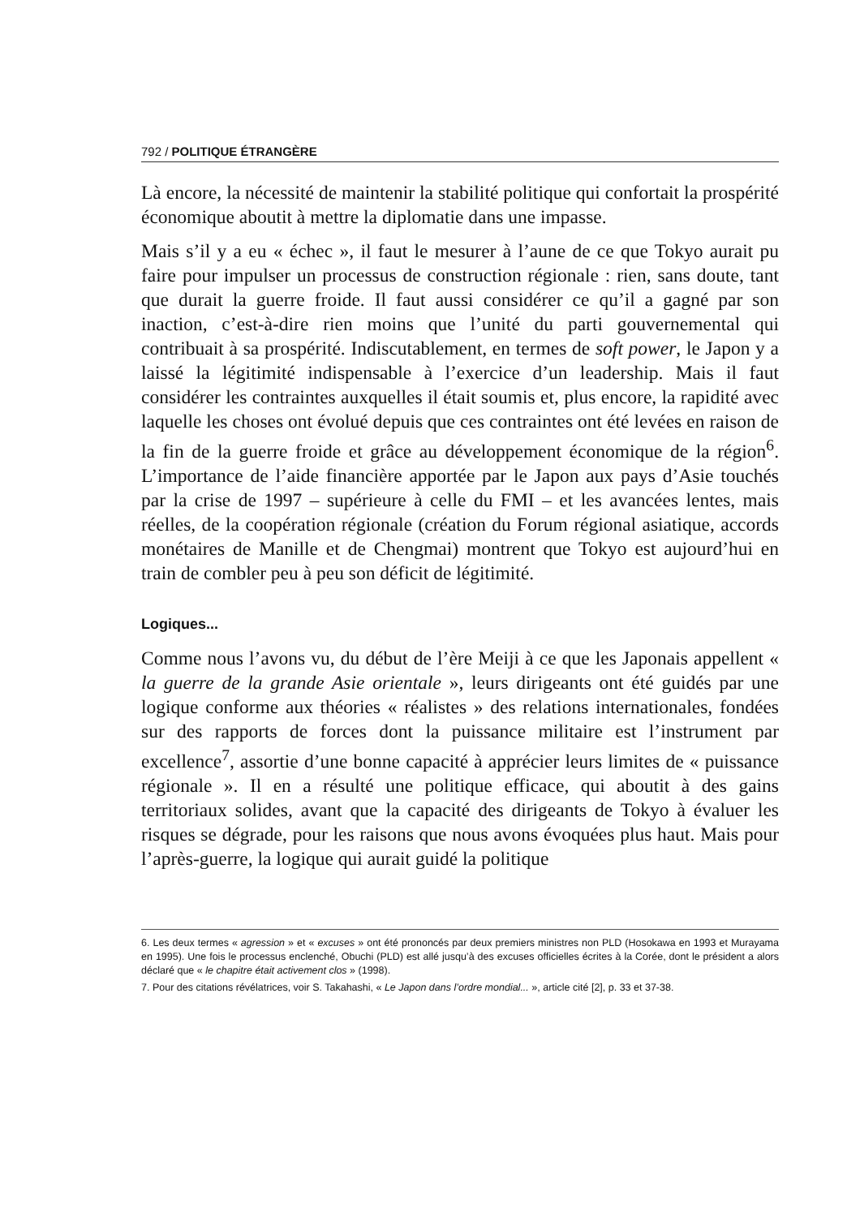792 / POLITIQUE ÉTRANGÈRE
Là encore, la nécessité de maintenir la stabilité politique qui confortait la prospérité économique aboutit à mettre la diplomatie dans une impasse.
Mais s’il y a eu « échec », il faut le mesurer à l’aune de ce que Tokyo aurait pu faire pour impulser un processus de construction régionale : rien, sans doute, tant que durait la guerre froide. Il faut aussi considérer ce qu’il a gagné par son inaction, c’est-à-dire rien moins que l’unité du parti gouvernemental qui contribuait à sa prospérité. Indiscutablement, en termes de soft power, le Japon y a laissé la légitimité indispensable à l’exercice d’un leadership. Mais il faut considérer les contraintes auxquelles il était soumis et, plus encore, la rapidité avec laquelle les choses ont évolué depuis que ces contraintes ont été levées en raison de la fin de la guerre froide et grâce au développement économique de la région<sup>6</sup>. L’importance de l’aide financière apportée par le Japon aux pays d’Asie touchés par la crise de 1997 – supérieure à celle du FMI – et les avancées lentes, mais réelles, de la coopération régionale (création du Forum régional asiatique, accords monétaires de Manille et de Chengmai) montrent que Tokyo est aujourd’hui en train de combler peu à peu son déficit de légitimité.
Logiques...
Comme nous l’avons vu, du début de l’ère Meiji à ce que les Japonais appellent « la guerre de la grande Asie orientale », leurs dirigeants ont été guidés par une logique conforme aux théories « réalistes » des relations internationales, fondées sur des rapports de forces dont la puissance militaire est l’instrument par excellence<sup>7</sup>, assortie d’une bonne capacité à apprécier leurs limites de « puissance régionale ». Il en a résulté une politique efficace, qui aboutit à des gains territoriaux solides, avant que la capacité des dirigeants de Tokyo à évaluer les risques se dégrade, pour les raisons que nous avons évoquées plus haut. Mais pour l’après-guerre, la logique qui aurait guidé la politique
6. Les deux termes « agression » et « excuses » ont été prononcés par deux premiers ministres non PLD (Hosokawa en 1993 et Murayama en 1995). Une fois le processus enclenché, Obuchi (PLD) est allé jusqu’à des excuses officielles écrites à la Corée, dont le président a alors déclaré que « le chapitre était activement clos » (1998).
7. Pour des citations révélatrices, voir S. Takahashi, « Le Japon dans l’ordre mondial... », article cité [2], p. 33 et 37-38.